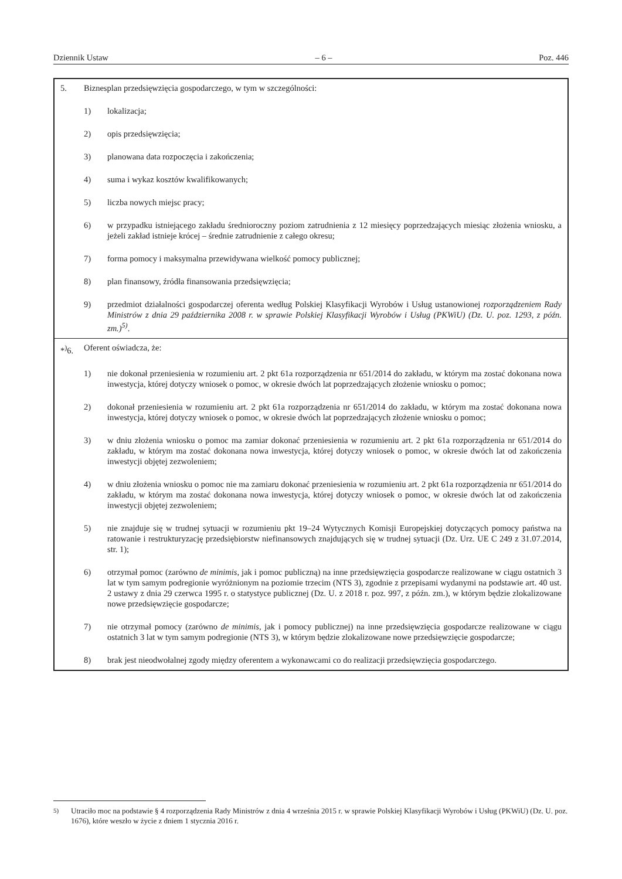Dziennik Ustaw – 6 – Poz. 446
5. Biznesplan przedsięwzięcia gospodarczego, w tym w szczególności:
1) lokalizacja;
2) opis przedsięwzięcia;
3) planowana data rozpoczęcia i zakończenia;
4) suma i wykaz kosztów kwalifikowanych;
5) liczba nowych miejsc pracy;
6) w przypadku istniejącego zakładu średnioroczny poziom zatrudnienia z 12 miesięcy poprzedzających miesiąc złożenia wniosku, a jeżeli zakład istnieje krócej – średnie zatrudnienie z całego okresu;
7) forma pomocy i maksymalna przewidywana wielkość pomocy publicznej;
8) plan finansowy, źródła finansowania przedsięwzięcia;
9) przedmiot działalności gospodarczej oferenta według Polskiej Klasyfikacji Wyrobów i Usług ustanowionej rozporządzeniem Rady Ministrów z dnia 29 października 2008 r. w sprawie Polskiej Klasyfikacji Wyrobów i Usług (PKWiU) (Dz. U. poz. 1293, z późn. zm.)<sup>5)</sup>.
*<sup>)</sup>6. Oferent oświadcza, że:
1) nie dokonał przeniesienia w rozumieniu art. 2 pkt 61a rozporządzenia nr 651/2014 do zakładu, w którym ma zostać dokonana nowa inwestycja, której dotyczy wniosek o pomoc, w okresie dwóch lat poprzedzających złożenie wniosku o pomoc;
2) dokonał przeniesienia w rozumieniu art. 2 pkt 61a rozporządzenia nr 651/2014 do zakładu, w którym ma zostać dokonana nowa inwestycja, której dotyczy wniosek o pomoc, w okresie dwóch lat poprzedzających złożenie wniosku o pomoc;
3) w dniu złożenia wniosku o pomoc ma zamiar dokonać przeniesienia w rozumieniu art. 2 pkt 61a rozporządzenia nr 651/2014 do zakładu, w którym ma zostać dokonana nowa inwestycja, której dotyczy wniosek o pomoc, w okresie dwóch lat od zakończenia inwestycji objętej zezwoleniem;
4) w dniu złożenia wniosku o pomoc nie ma zamiaru dokonać przeniesienia w rozumieniu art. 2 pkt 61a rozporządzenia nr 651/2014 do zakładu, w którym ma zostać dokonana nowa inwestycja, której dotyczy wniosek o pomoc, w okresie dwóch lat od zakończenia inwestycji objętej zezwoleniem;
5) nie znajduje się w trudnej sytuacji w rozumieniu pkt 19–24 Wytycznych Komisji Europejskiej dotyczących pomocy państwa na ratowanie i restrukturyzację przedsiębiorstw niefinansowych znajdujących się w trudnej sytuacji (Dz. Urz. UE C 249 z 31.07.2014, str. 1);
6) otrzymał pomoc (zarówno de minimis, jak i pomoc publiczną) na inne przedsięwzięcia gospodarcze realizowane w ciągu ostatnich 3 lat w tym samym podregionie wyróżnionym na poziomie trzecim (NTS 3), zgodnie z przepisami wydanymi na podstawie art. 40 ust. 2 ustawy z dnia 29 czerwca 1995 r. o statystyce publicznej (Dz. U. z 2018 r. poz. 997, z późn. zm.), w którym będzie zlokalizowane nowe przedsięwzięcie gospodarcze;
7) nie otrzymał pomocy (zarówno de minimis, jak i pomocy publicznej) na inne przedsięwzięcia gospodarcze realizowane w ciągu ostatnich 3 lat w tym samym podregionie (NTS 3), w którym będzie zlokalizowane nowe przedsięwzięcie gospodarcze;
8) brak jest nieodwołalnej zgody między oferentem a wykonawcami co do realizacji przedsięwzięcia gospodarczego.
<sup>5)</sup> Utraciło moc na podstawie § 4 rozporządzenia Rady Ministrów z dnia 4 września 2015 r. w sprawie Polskiej Klasyfikacji Wyrobów i Usług (PKWiU) (Dz. U. poz. 1676), które weszło w życie z dniem 1 stycznia 2016 r.